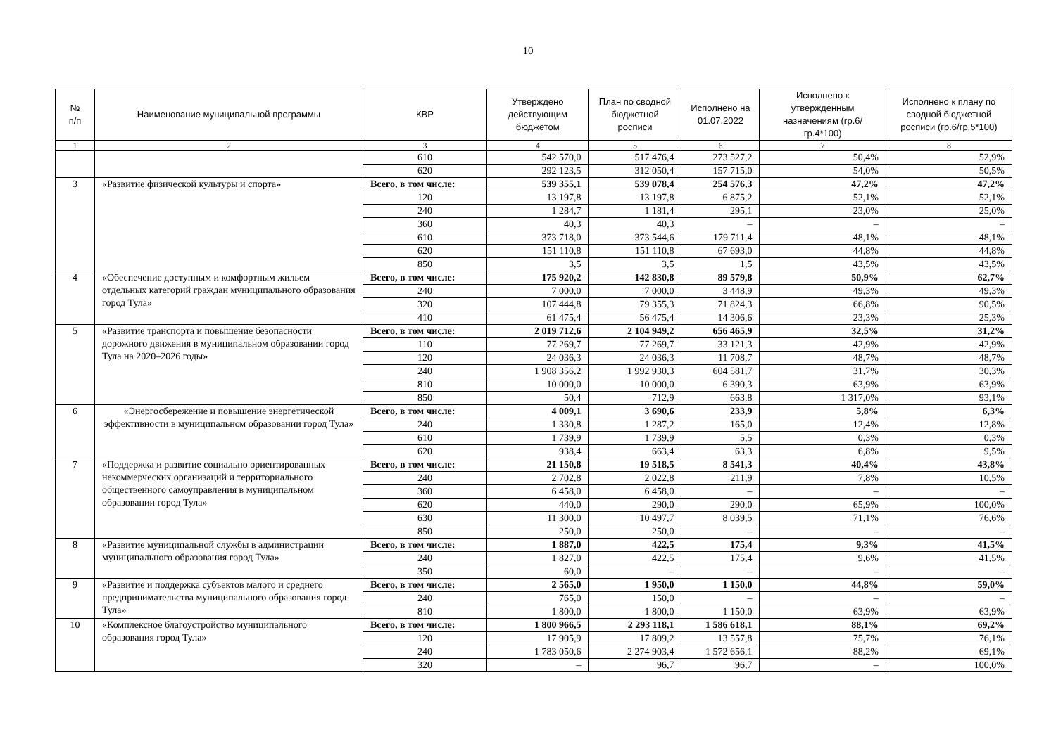10
| № п/п | Наименование муниципальной программы | КВР | Утверждено действующим бюджетом | План по сводной бюджетной росписи | Исполнено на 01.07.2022 | Исполнено к утвержденным назначениям (гр.6/гр.4*100) | Исполнено к плану по сводной бюджетной росписи (гр.6/гр.5*100) |
| --- | --- | --- | --- | --- | --- | --- | --- |
| 1 | 2 | 3 | 4 | 5 | 6 | 7 | 8 |
| | | 610 | 542 570,0 | 517 476,4 | 273 527,2 | 50,4% | 52,9% |
| | | 620 | 292 123,5 | 312 050,4 | 157 715,0 | 54,0% | 50,5% |
| 3 | «Развитие физической культуры и спорта» | Всего, в том числе: | 539 355,1 | 539 078,4 | 254 576,3 | 47,2% | 47,2% |
| | | 120 | 13 197,8 | 13 197,8 | 6 875,2 | 52,1% | 52,1% |
| | | 240 | 1 284,7 | 1 181,4 | 295,1 | 23,0% | 25,0% |
| | | 360 | 40,3 | 40,3 | – | – | – |
| | | 610 | 373 718,0 | 373 544,6 | 179 711,4 | 48,1% | 48,1% |
| | | 620 | 151 110,8 | 151 110,8 | 67 693,0 | 44,8% | 44,8% |
| | | 850 | 3,5 | 3,5 | 1,5 | 43,5% | 43,5% |
| 4 | «Обеспечение доступным и комфортным жильем отдельных категорий граждан муниципального образования город Тула» | Всего, в том числе: | 175 920,2 | 142 830,8 | 89 579,8 | 50,9% | 62,7% |
| | | 240 | 7 000,0 | 7 000,0 | 3 448,9 | 49,3% | 49,3% |
| | | 320 | 107 444,8 | 79 355,3 | 71 824,3 | 66,8% | 90,5% |
| | | 410 | 61 475,4 | 56 475,4 | 14 306,6 | 23,3% | 25,3% |
| 5 | «Развитие транспорта и повышение безопасности дорожного движения в муниципальном образовании город Тула на 2020–2026 годы» | Всего, в том числе: | 2 019 712,6 | 2 104 949,2 | 656 465,9 | 32,5% | 31,2% |
| | | 110 | 77 269,7 | 77 269,7 | 33 121,3 | 42,9% | 42,9% |
| | | 120 | 24 036,3 | 24 036,3 | 11 708,7 | 48,7% | 48,7% |
| | | 240 | 1 908 356,2 | 1 992 930,3 | 604 581,7 | 31,7% | 30,3% |
| | | 810 | 10 000,0 | 10 000,0 | 6 390,3 | 63,9% | 63,9% |
| | | 850 | 50,4 | 712,9 | 663,8 | 1 317,0% | 93,1% |
| 6 | «Энергосбережение и повышение энергетической эффективности в муниципальном образовании город Тула» | Всего, в том числе: | 4 009,1 | 3 690,6 | 233,9 | 5,8% | 6,3% |
| | | 240 | 1 330,8 | 1 287,2 | 165,0 | 12,4% | 12,8% |
| | | 610 | 1 739,9 | 1 739,9 | 5,5 | 0,3% | 0,3% |
| | | 620 | 938,4 | 663,4 | 63,3 | 6,8% | 9,5% |
| 7 | «Поддержка и развитие социально ориентированных некоммерческих организаций и территориального общественного самоуправления в муниципальном образовании город Тула» | Всего, в том числе: | 21 150,8 | 19 518,5 | 8 541,3 | 40,4% | 43,8% |
| | | 240 | 2 702,8 | 2 022,8 | 211,9 | 7,8% | 10,5% |
| | | 360 | 6 458,0 | 6 458,0 | – | – | – |
| | | 620 | 440,0 | 290,0 | 290,0 | 65,9% | 100,0% |
| | | 630 | 11 300,0 | 10 497,7 | 8 039,5 | 71,1% | 76,6% |
| | | 850 | 250,0 | 250,0 | – | – | – |
| 8 | «Развитие муниципальной службы в администрации муниципального образования город Тула» | Всего, в том числе: | 1 887,0 | 422,5 | 175,4 | 9,3% | 41,5% |
| | | 240 | 1 827,0 | 422,5 | 175,4 | 9,6% | 41,5% |
| | | 350 | 60,0 | – | – | – | – |
| 9 | «Развитие и поддержка субъектов малого и среднего предпринимательства муниципального образования город Тула» | Всего, в том числе: | 2 565,0 | 1 950,0 | 1 150,0 | 44,8% | 59,0% |
| | | 240 | 765,0 | 150,0 | – | – | – |
| | | 810 | 1 800,0 | 1 800,0 | 1 150,0 | 63,9% | 63,9% |
| 10 | «Комплексное благоустройство муниципального образования город Тула» | Всего, в том числе: | 1 800 966,5 | 2 293 118,1 | 1 586 618,1 | 88,1% | 69,2% |
| | | 120 | 17 905,9 | 17 809,2 | 13 557,8 | 75,7% | 76,1% |
| | | 240 | 1 783 050,6 | 2 274 903,4 | 1 572 656,1 | 88,2% | 69,1% |
| | | 320 | – | 96,7 | 96,7 | – | 100,0% |